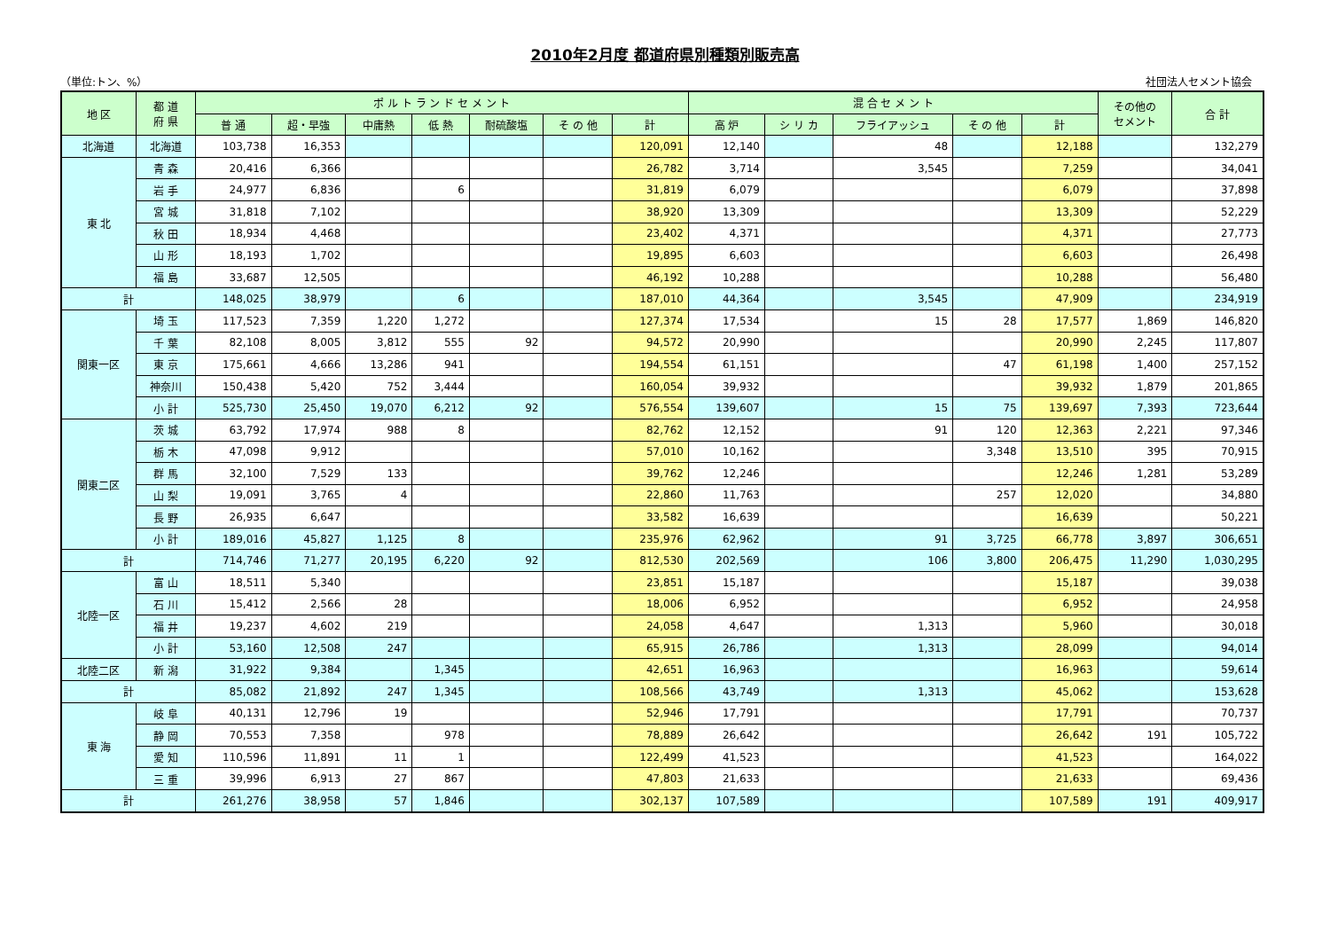2010年2月度 都道府県別種類別販売高
（単位:トン、%） 社団法人セメント協会
| 地 区 | 都 道 府 県 | ポ ル ト ラ ン ド セ メ ン ト | | | | | | | 混 合 セ メ ン ト | | | | | その他の セメント | 合 計 |
| --- | --- | --- | --- | --- | --- | --- | --- | --- | --- | --- | --- | --- | --- | --- | --- |
| | | 普 通 | 超・早強 | 中庸熱 | 低 熱 | 耐硫酸塩 | そ の 他 | 計 | 高 炉 | シ リ カ | フライアッシュ | そ の 他 | 計 | | |
| 北海道 | 北海道 | 103,738 | 16,353 | | | | | 120,091 | 12,140 | | 48 | | 12,188 | | 132,279 |
| 東 北 | 青 森 | 20,416 | 6,366 | | | | | 26,782 | 3,714 | | 3,545 | | 7,259 | | 34,041 |
| | 岩 手 | 24,977 | 6,836 | | 6 | | | 31,819 | 6,079 | | | | 6,079 | | 37,898 |
| | 宮 城 | 31,818 | 7,102 | | | | | 38,920 | 13,309 | | | | 13,309 | | 52,229 |
| | 秋 田 | 18,934 | 4,468 | | | | | 23,402 | 4,371 | | | | 4,371 | | 27,773 |
| | 山 形 | 18,193 | 1,702 | | | | | 19,895 | 6,603 | | | | 6,603 | | 26,498 |
| | 福 島 | 33,687 | 12,505 | | | | | 46,192 | 10,288 | | | | 10,288 | | 56,480 |
| 計 | | 148,025 | 38,979 | | 6 | | | 187,010 | 44,364 | | 3,545 | | 47,909 | | 234,919 |
| 関東一区 | 埼 玉 | 117,523 | 7,359 | 1,220 | 1,272 | | | 127,374 | 17,534 | | 15 | 28 | 17,577 | 1,869 | 146,820 |
| | 千 葉 | 82,108 | 8,005 | 3,812 | 555 | 92 | | 94,572 | 20,990 | | | | 20,990 | 2,245 | 117,807 |
| | 東 京 | 175,661 | 4,666 | 13,286 | 941 | | | 194,554 | 61,151 | | | 47 | 61,198 | 1,400 | 257,152 |
| | 神奈川 | 150,438 | 5,420 | 752 | 3,444 | | | 160,054 | 39,932 | | | | 39,932 | 1,879 | 201,865 |
| | 小 計 | 525,730 | 25,450 | 19,070 | 6,212 | 92 | | 576,554 | 139,607 | | 15 | 75 | 139,697 | 7,393 | 723,644 |
| 関東二区 | 茨 城 | 63,792 | 17,974 | 988 | 8 | | | 82,762 | 12,152 | | 91 | 120 | 12,363 | 2,221 | 97,346 |
| | 栃 木 | 47,098 | 9,912 | | | | | 57,010 | 10,162 | | | 3,348 | 13,510 | 395 | 70,915 |
| | 群 馬 | 32,100 | 7,529 | 133 | | | | 39,762 | 12,246 | | | | 12,246 | 1,281 | 53,289 |
| | 山 梨 | 19,091 | 3,765 | 4 | | | | 22,860 | 11,763 | | | 257 | 12,020 | | 34,880 |
| | 長 野 | 26,935 | 6,647 | | | | | 33,582 | 16,639 | | | | 16,639 | | 50,221 |
| | 小 計 | 189,016 | 45,827 | 1,125 | 8 | | | 235,976 | 62,962 | | 91 | 3,725 | 66,778 | 3,897 | 306,651 |
| 計 | | 714,746 | 71,277 | 20,195 | 6,220 | 92 | | 812,530 | 202,569 | | 106 | 3,800 | 206,475 | 11,290 | 1,030,295 |
| 北陸一区 | 富 山 | 18,511 | 5,340 | | | | | 23,851 | 15,187 | | | | 15,187 | | 39,038 |
| | 石 川 | 15,412 | 2,566 | 28 | | | | 18,006 | 6,952 | | | | 6,952 | | 24,958 |
| | 福 井 | 19,237 | 4,602 | 219 | | | | 24,058 | 4,647 | | 1,313 | | 5,960 | | 30,018 |
| | 小 計 | 53,160 | 12,508 | 247 | | | | 65,915 | 26,786 | | 1,313 | | 28,099 | | 94,014 |
| 北陸二区 | 新 潟 | 31,922 | 9,384 | | 1,345 | | | 42,651 | 16,963 | | | | 16,963 | | 59,614 |
| 計 | | 85,082 | 21,892 | 247 | 1,345 | | | 108,566 | 43,749 | | 1,313 | | 45,062 | | 153,628 |
| 東 海 | 岐 阜 | 40,131 | 12,796 | 19 | | | | 52,946 | 17,791 | | | | 17,791 | | 70,737 |
| | 静 岡 | 70,553 | 7,358 | | 978 | | | 78,889 | 26,642 | | | | 26,642 | 191 | 105,722 |
| | 愛 知 | 110,596 | 11,891 | 11 | 1 | | | 122,499 | 41,523 | | | | 41,523 | | 164,022 |
| | 三 重 | 39,996 | 6,913 | 27 | 867 | | | 47,803 | 21,633 | | | | 21,633 | | 69,436 |
| 計 | | 261,276 | 38,958 | 57 | 1,846 | | | 302,137 | 107,589 | | | | 107,589 | 191 | 409,917 |